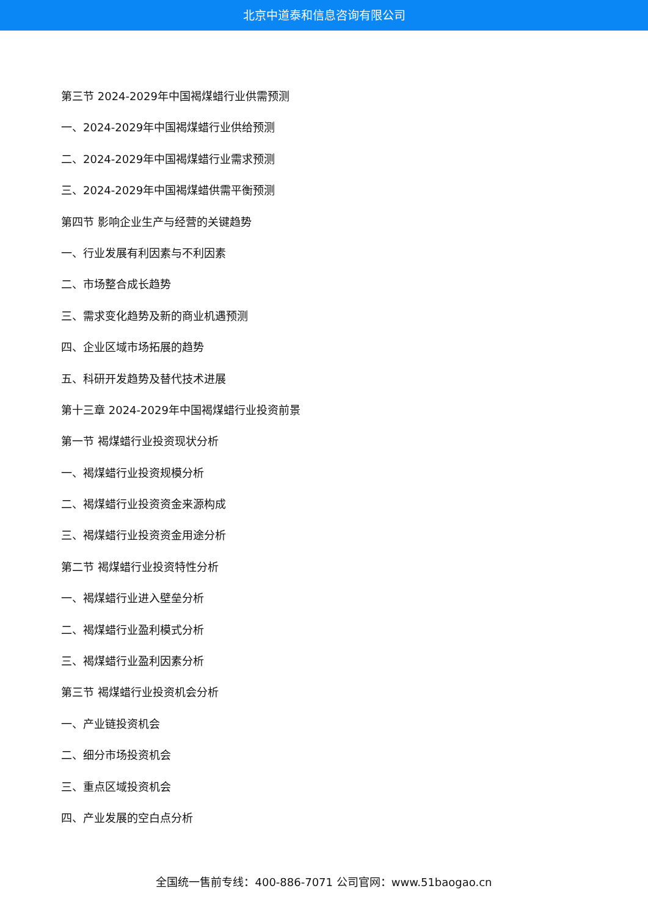北京中道泰和信息咨询有限公司
第三节 2024-2029年中国褐煤蜡行业供需预测
一、2024-2029年中国褐煤蜡行业供给预测
二、2024-2029年中国褐煤蜡行业需求预测
三、2024-2029年中国褐煤蜡供需平衡预测
第四节 影响企业生产与经营的关键趋势
一、行业发展有利因素与不利因素
二、市场整合成长趋势
三、需求变化趋势及新的商业机遇预测
四、企业区域市场拓展的趋势
五、科研开发趋势及替代技术进展
第十三章 2024-2029年中国褐煤蜡行业投资前景
第一节 褐煤蜡行业投资现状分析
一、褐煤蜡行业投资规模分析
二、褐煤蜡行业投资资金来源构成
三、褐煤蜡行业投资资金用途分析
第二节 褐煤蜡行业投资特性分析
一、褐煤蜡行业进入壁垒分析
二、褐煤蜡行业盈利模式分析
三、褐煤蜡行业盈利因素分析
第三节 褐煤蜡行业投资机会分析
一、产业链投资机会
二、细分市场投资机会
三、重点区域投资机会
四、产业发展的空白点分析
全国统一售前专线：400-886-7071 公司官网：www.51baogao.cn